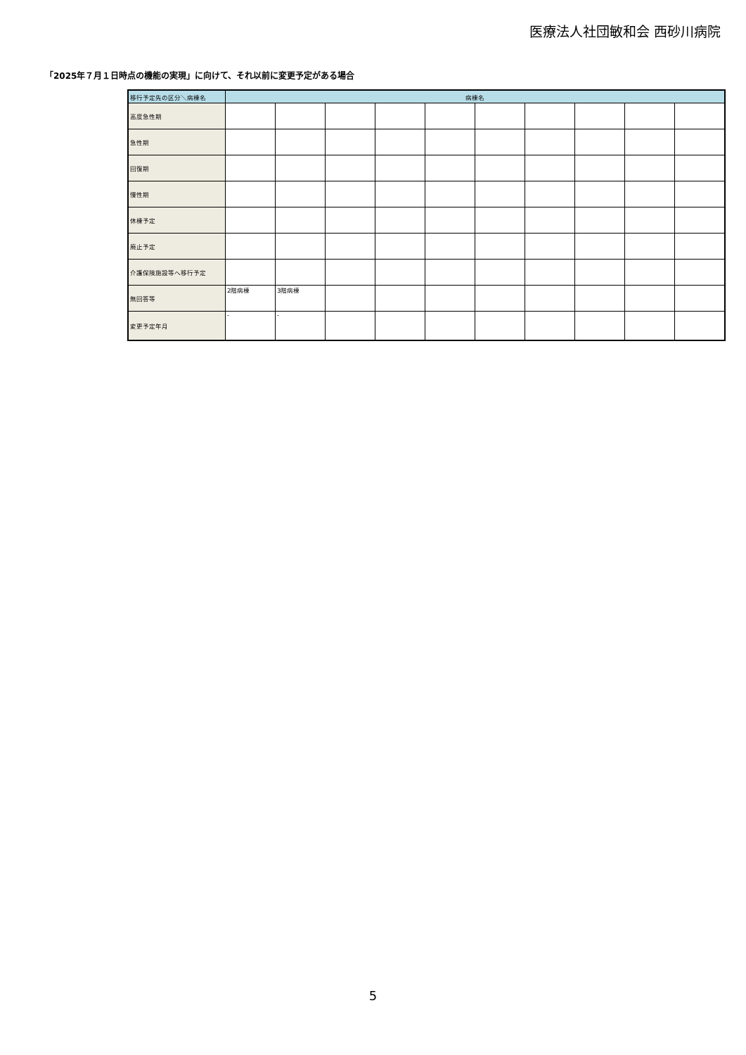医療法人社団敏和会 西砂川病院
「2025年７月１日時点の機能の実現」に向けて、それ以前に変更予定がある場合
| 移行予定先の区分＼病棟名 | 病棟名 | | | | | | | | | |
| --- | --- | --- | --- | --- | --- | --- | --- | --- | --- | --- |
| 高度急性期 | | | | | | | | | | |
| 急性期 | | | | | | | | | | |
| 回復期 | | | | | | | | | | |
| 慢性期 | | | | | | | | | | |
| 休棟予定 | | | | | | | | | | |
| 廃止予定 | | | | | | | | | | |
| 介護保険施設等へ移行予定 | | | | | | | | | | |
| 無回答等 | 2階病棟 | 3階病棟 | | | | | | | | |
| 変更予定年月 | - | - | | | | | | | | |
5